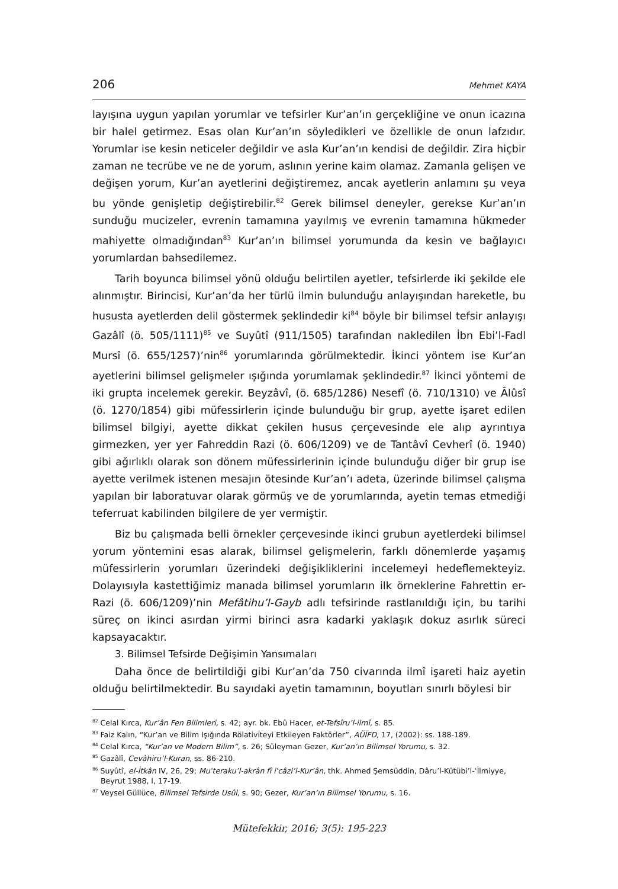206 Mehmet KAYA
layışına uygun yapılan yorumlar ve tefsirler Kur’an’ın gerçekliğine ve onun icazına bir halel getirmez. Esas olan Kur’an’ın söyledikleri ve özellikle de onun lafzıdır. Yorumlar ise kesin neticeler değildir ve asla Kur’an’ın kendisi de değildir. Zira hiçbir zaman ne tecrübe ve ne de yorum, aslının yerine kaim olamaz. Zamanla gelişen ve değişen yorum, Kur’an ayetlerini değiştiremez, ancak ayetlerin anlamını şu veya bu yönde genişletip değiştirebilir.<sup>82</sup> Gerek bilimsel deneyler, gerekse Kur’an’ın sunduğu mucizeler, evrenin tamamına yayılmış ve evrenin tamamına hükmeder mahiyette olmadığından<sup>83</sup> Kur’an’ın bilimsel yorumunda da kesin ve bağlayıcı yorumlardan bahsedilemez.
Tarih boyunca bilimsel yönü olduğu belirtilen ayetler, tefsirlerde iki şekilde ele alınmıştır. Birincisi, Kur’an’da her türlü ilmin bulunduğu anlayışından hareketle, bu hususta ayetlerden delil göstermek şeklindedir ki<sup>84</sup> böyle bir bilimsel tefsir anlayışı Gazâlî (ö. 505/1111)<sup>85</sup> ve Suyûtî (911/1505) tarafından nakledilen İbn Ebi’l-Fadl Mursî (ö. 655/1257)’nin<sup>86</sup> yorumlarında görülmektedir. İkinci yöntem ise Kur’an ayetlerini bilimsel gelişmeler ışığında yorumlamak şeklindedir.<sup>87</sup> İkinci yöntemi de iki grupta incelemek gerekir. Beyzâvî, (ö. 685/1286) Nesefî (ö. 710/1310) ve Âlûsî (ö. 1270/1854) gibi müfessirlerin içinde bulunduğu bir grup, ayette işaret edilen bilimsel bilgiyi, ayette dikkat çekilen husus çerçevesinde ele alıp ayrıntıya girmezken, yer yer Fahreddin Razi (ö. 606/1209) ve de Tantâvî Cevherî (ö. 1940) gibi ağırlıklı olarak son dönem müfessirlerinin içinde bulunduğu diğer bir grup ise ayette verilmek istenen mesajın ötesinde Kur’an’ı adeta, üzerinde bilimsel çalışma yapılan bir laboratuvar olarak görmüş ve de yorumlarında, ayetin temas etmediği teferruat kabilinden bilgilere de yer vermiştir.
Biz bu çalışmada belli örnekler çerçevesinde ikinci grubun ayetlerdeki bilimsel yorum yöntemini esas alarak, bilimsel gelişmelerin, farklı dönemlerde yaşamış müfessirlerin yorumları üzerindeki değişikliklerini incelemeyi hedeflemekteyiz. Dolayısıyla kastettiğimiz manada bilimsel yorumların ilk örneklerine Fahrettin er-Razi (ö. 606/1209)’nin Mefâtihu’l-Gayb adlı tefsirinde rastlanıldığı için, bu tarihi süreç on ikinci asırdan yirmi birinci asra kadarki yaklaşık dokuz asırlık süreci kapsayacaktır.
3. Bilimsel Tefsirde Değişimin Yansımaları
Daha önce de belirtildiği gibi Kur’an’da 750 civarında ilmî işareti haiz ayetin olduğu belirtilmektedir. Bu sayıdaki ayetin tamamının, boyutları sınırlı böylesi bir
<sup>82</sup> Celal Kırca, Kur’ân Fen Bilimleri, s. 42; ayr. bk. Ebû Hacer, et-Tefsîru’l-ilmî, s. 85.
<sup>83</sup> Faiz Kalın, “Kur’an ve Bilim Işığında Rölativiteyi Etkileyen Faktörler”, AÜİFD, 17, (2002): ss. 188-189.
<sup>84</sup> Celal Kırca, “Kur’an ve Modern Bilim”, s. 26; Süleyman Gezer, Kur’an’ın Bilimsel Yorumu, s. 32.
<sup>85</sup> Gazâlî, Cevâhiru’l-Kuran, ss. 86-210.
<sup>86</sup> Suyûtî, el-İtkân IV, 26, 29; Muʿteraku’l-akrân fî iʿcâzi’l-Kur’ân, thk. Ahmed Şemsüddin, Dâru’l-Kütübi’l-ʿİlmiyye, Beyrut 1988, I, 17-19.
<sup>87</sup> Veysel Güllüce, Bilimsel Tefsirde Usûl, s. 90; Gezer, Kur’an’ın Bilimsel Yorumu, s. 16.
Mütefekkir, 2016; 3(5): 195-223